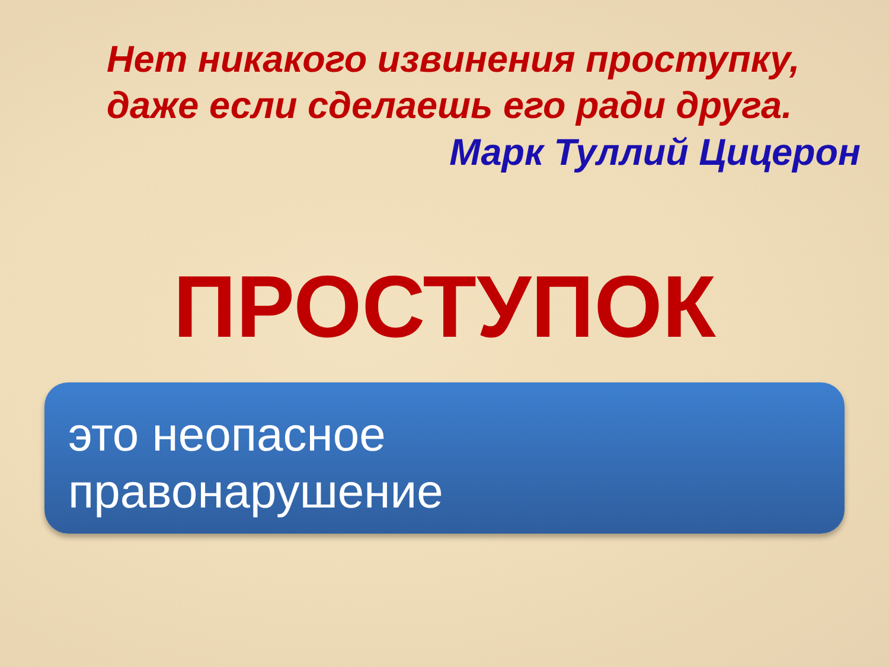Нет никакого извинения проступку, даже если сделаешь его ради друга.
Марк Туллий Цицерон
ПРОСТУПОК
это неопасное
правонарушение